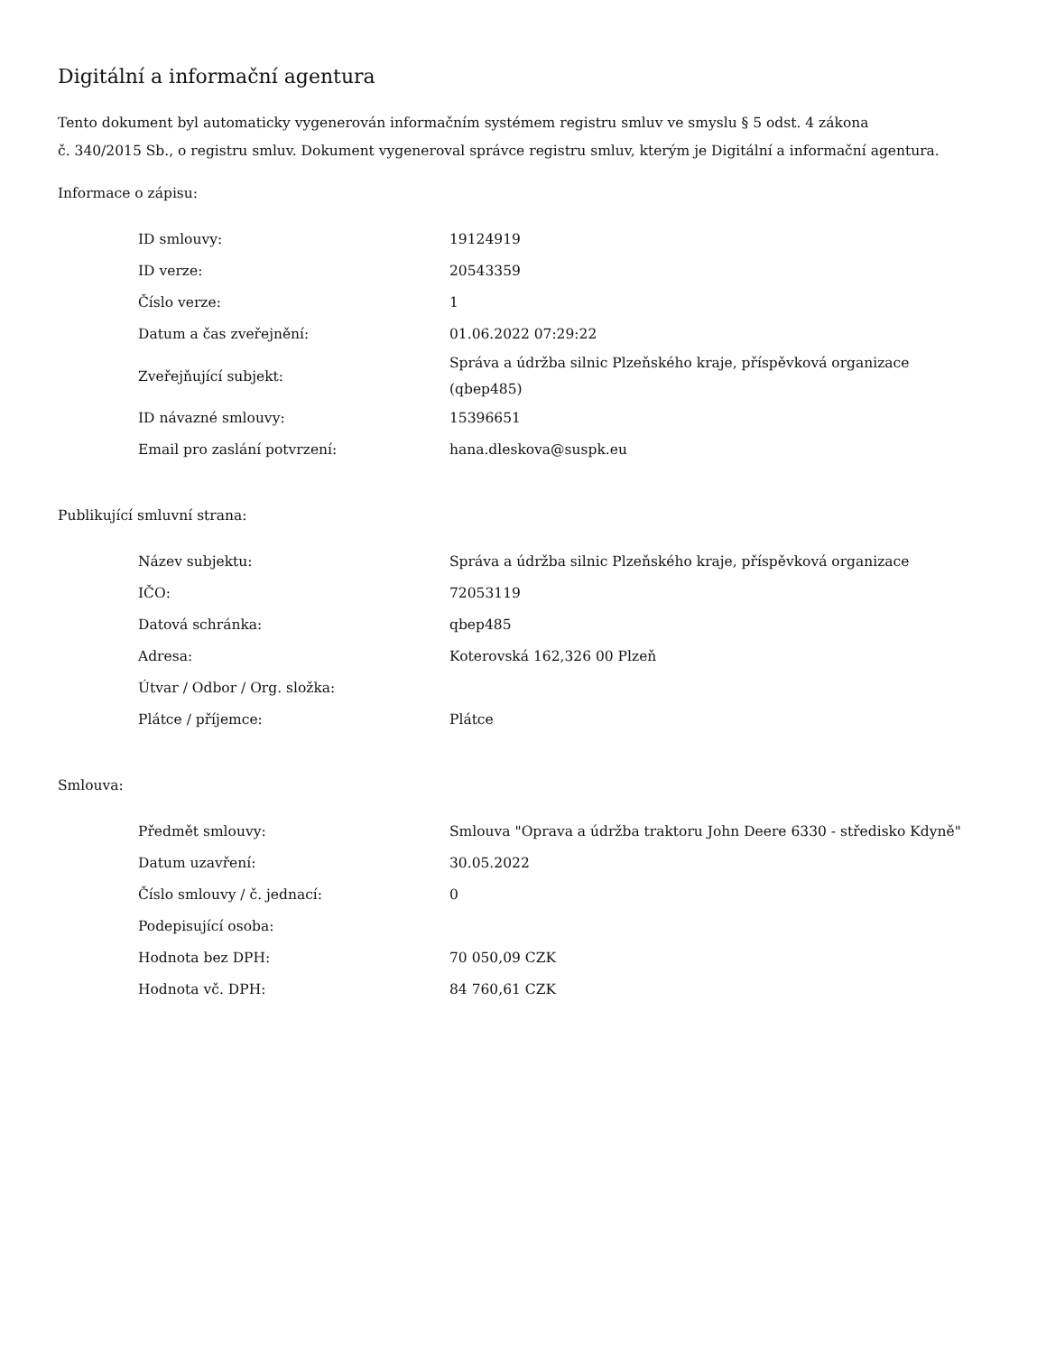Digitální a informační agentura
Tento dokument byl automaticky vygenerován informačním systémem registru smluv ve smyslu § 5 odst. 4 zákona
č. 340/2015 Sb., o registru smluv. Dokument vygeneroval správce registru smluv, kterým je Digitální a informační agentura.
Informace o zápisu:
| ID smlouvy: | 19124919 |
| ID verze: | 20543359 |
| Číslo verze: | 1 |
| Datum a čas zveřejnění: | 01.06.2022 07:29:22 |
| Zveřejňující subjekt: | Správa a údržba silnic Plzeňského kraje, příspěvková organizace (qbep485) |
| ID návazné smlouvy: | 15396651 |
| Email pro zaslání potvrzení: | hana.dleskova@suspk.eu |
Publikující smluvní strana:
| Název subjektu: | Správa a údržba silnic Plzeňského kraje, příspěvková organizace |
| IČO: | 72053119 |
| Datová schránka: | qbep485 |
| Adresa: | Koterovská 162,326 00 Plzeň |
| Útvar / Odbor / Org. složka: | |
| Plátce / příjemce: | Plátce |
Smlouva:
| Předmět smlouvy: | Smlouva "Oprava a údržba traktoru John Deere 6330 - středisko Kdyně" |
| Datum uzavření: | 30.05.2022 |
| Číslo smlouvy / č. jednací: | 0 |
| Podepisující osoba: | |
| Hodnota bez DPH: | 70 050,09 CZK |
| Hodnota vč. DPH: | 84 760,61 CZK |